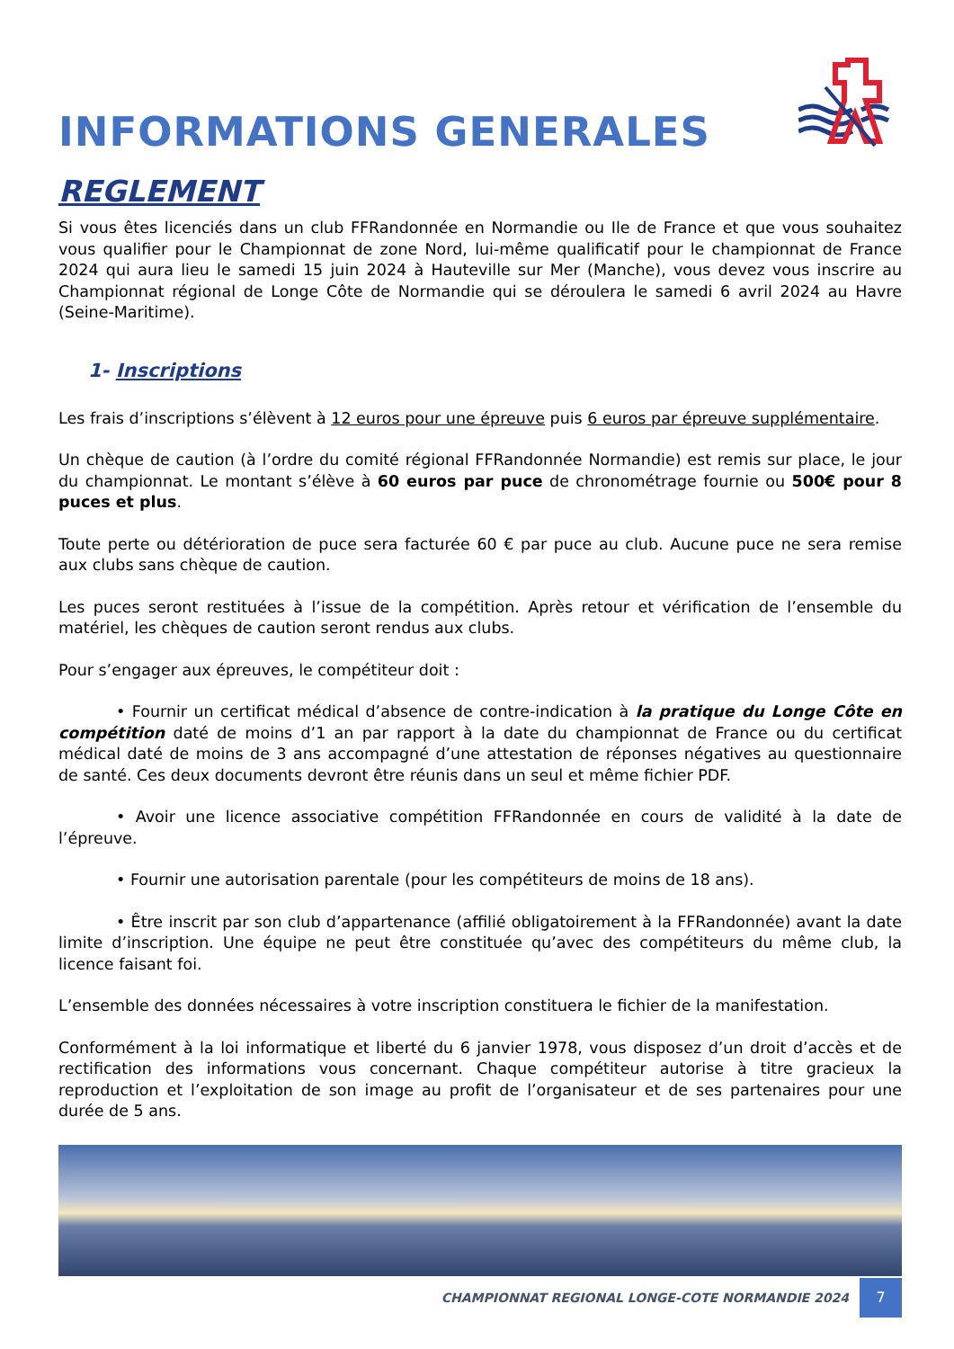INFORMATIONS GENERALES
REGLEMENT
Si vous êtes licenciés dans un club FFRandonnée en Normandie ou Ile de France et que vous souhaitez vous qualifier pour le Championnat de zone Nord, lui-même qualificatif pour le championnat de France 2024 qui aura lieu le samedi 15 juin 2024 à Hauteville sur Mer (Manche), vous devez vous inscrire au Championnat régional de Longe Côte de Normandie qui se déroulera le samedi 6 avril 2024 au Havre (Seine-Maritime).
1- Inscriptions
Les frais d’inscriptions s’élèvent à 12 euros pour une épreuve puis 6 euros par épreuve supplémentaire.
Un chèque de caution (à l’ordre du comité régional FFRandonnée Normandie) est remis sur place, le jour du championnat. Le montant s’élève à 60 euros par puce de chronométrage fournie ou 500€ pour 8 puces et plus.
Toute perte ou détérioration de puce sera facturée 60 € par puce au club. Aucune puce ne sera remise aux clubs sans chèque de caution.
Les puces seront restituées à l’issue de la compétition. Après retour et vérification de l’ensemble du matériel, les chèques de caution seront rendus aux clubs.
Pour s’engager aux épreuves, le compétiteur doit :
• Fournir un certificat médical d’absence de contre-indication à la pratique du Longe Côte en compétition daté de moins d’1 an par rapport à la date du championnat de France ou du certificat médical daté de moins de 3 ans accompagné d’une attestation de réponses négatives au questionnaire de santé. Ces deux documents devront être réunis dans un seul et même fichier PDF.
• Avoir une licence associative compétition FFRandonnée en cours de validité à la date de l’épreuve.
• Fournir une autorisation parentale (pour les compétiteurs de moins de 18 ans).
• Être inscrit par son club d’appartenance (affilié obligatoirement à la FFRandonnée) avant la date limite d’inscription. Une équipe ne peut être constituée qu’avec des compétiteurs du même club, la licence faisant foi.
L’ensemble des données nécessaires à votre inscription constituera le fichier de la manifestation.
Conformément à la loi informatique et liberté du 6 janvier 1978, vous disposez d’un droit d’accès et de rectification des informations vous concernant. Chaque compétiteur autorise à titre gracieux la reproduction et l’exploitation de son image au profit de l’organisateur et de ses partenaires pour une durée de 5 ans.
CHAMPIONNAT REGIONAL LONGE-COTE NORMANDIE 2024
7